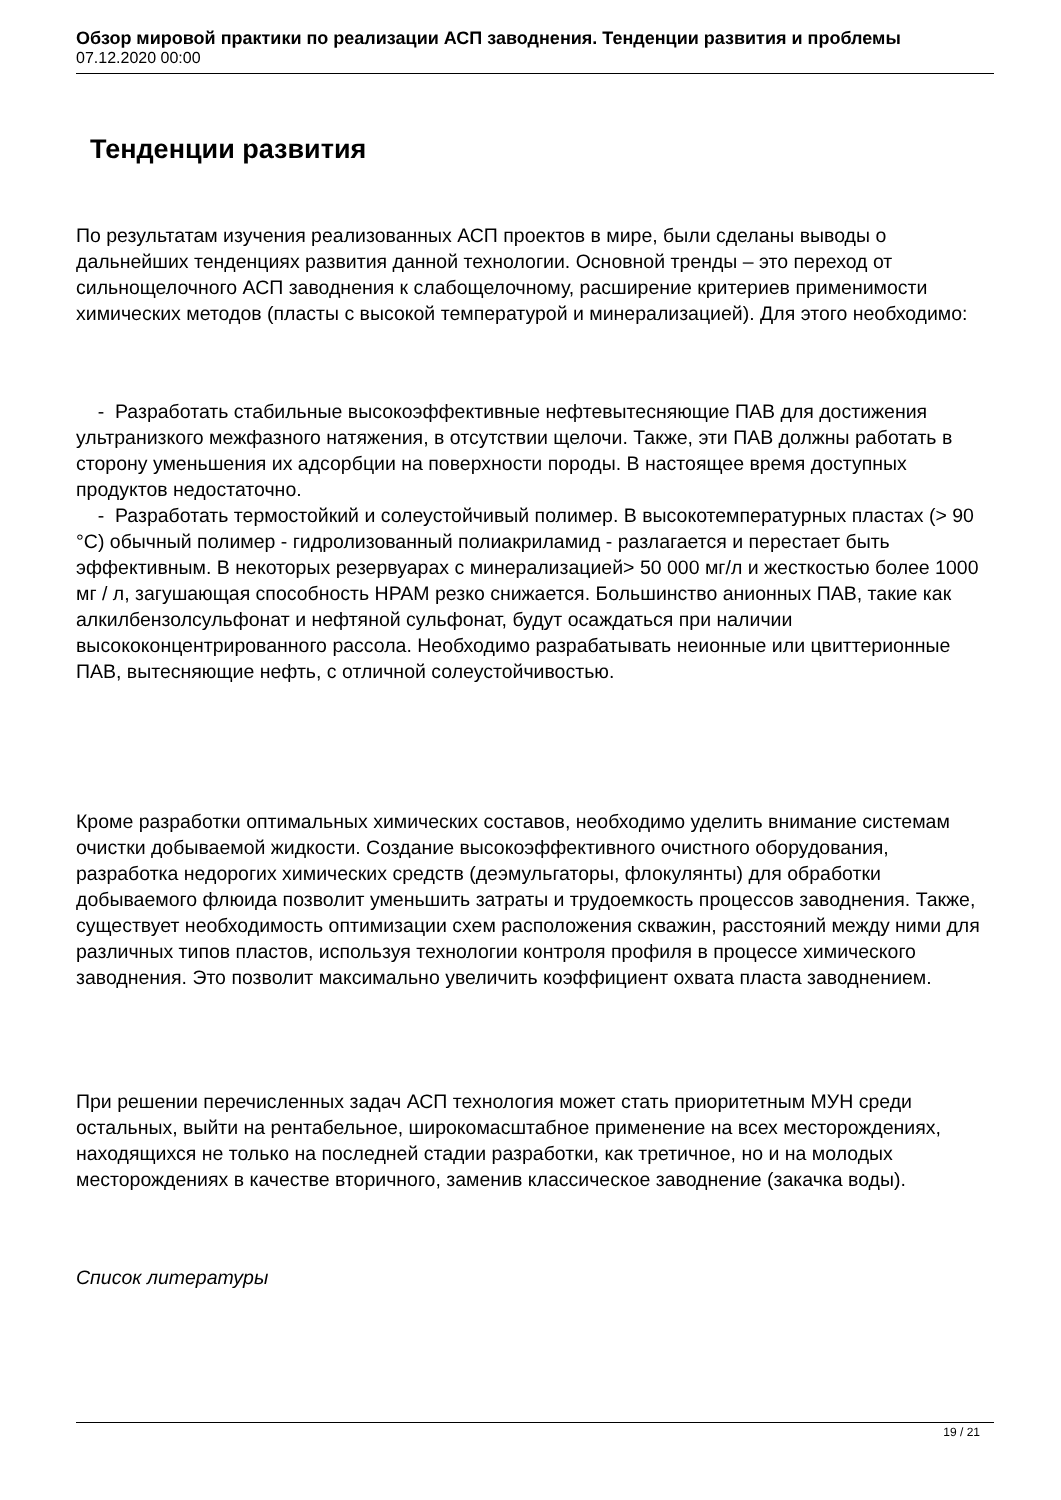Обзор мировой практики по реализации АСП заводнения. Тенденции развития и проблемы
07.12.2020 00:00
Тенденции развития
По результатам изучения реализованных АСП проектов в мире, были сделаны выводы о дальнейших тенденциях развития данной технологии. Основной тренды – это переход от сильнощелочного АСП заводнения к слабощелочному, расширение критериев применимости химических методов (пласты с высокой температурой и минерализацией). Для этого необходимо:
- Разработать стабильные высокоэффективные нефтевытесняющие ПАВ для достижения ультранизкого межфазного натяжения, в отсутствии щелочи. Также, эти ПАВ должны работать в сторону уменьшения их адсорбции на поверхности породы. В настоящее время доступных продуктов недостаточно.
- Разработать термостойкий и солеустойчивый полимер. В высокотемпературных пластах (> 90 °C) обычный полимер - гидролизованный полиакриламид - разлагается и перестает быть эффективным. В некоторых резервуарах с минерализацией> 50 000 мг/л и жесткостью более 1000 мг / л, загушающая способность HPAM резко снижается. Большинство анионных ПАВ, такие как алкилбензолсульфонат и нефтяной сульфонат, будут осаждаться при наличии высококонцентрированного рассола. Необходимо разрабатывать неионные или цвиттерионные ПАВ, вытесняющие нефть, с отличной солеустойчивостью.
Кроме разработки оптимальных химических составов, необходимо уделить внимание системам очистки добываемой жидкости. Создание высокоэффективного очистного оборудования, разработка недорогих химических средств (деэмульгаторы, флокулянты) для обработки добываемого флюида позволит уменьшить затраты и трудоемкость процессов заводнения. Также, существует необходимость оптимизации схем расположения скважин, расстояний между ними для различных типов пластов, используя технологии контроля профиля в процессе химического заводнения. Это позволит максимально увеличить коэффициент охвата пласта заводнением.
При решении перечисленных задач АСП технология может стать приоритетным МУН среди остальных, выйти на рентабельное, широкомасштабное применение на всех месторождениях, находящихся не только на последней стадии разработки, как третичное, но и на молодых месторождениях в качестве вторичного, заменив классическое заводнение (закачка воды).
Список литературы
19 / 21